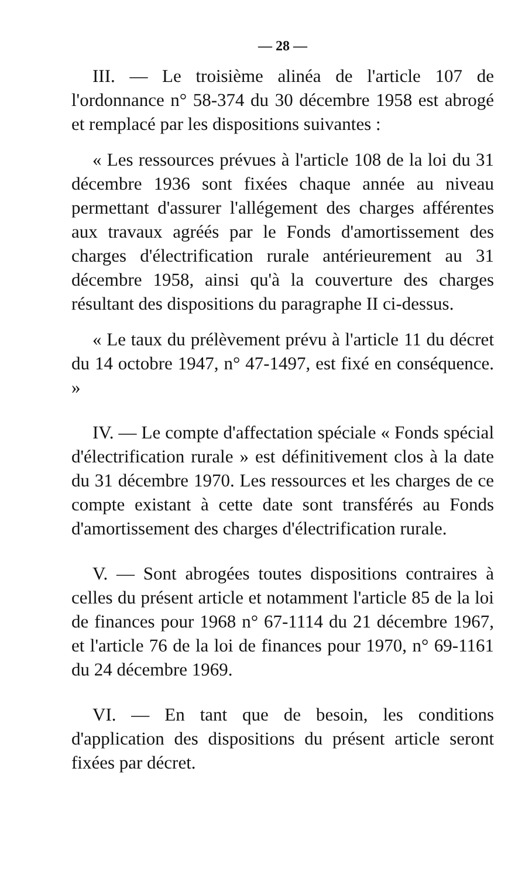— 28 —
III. — Le troisième alinéa de l'article 107 de l'ordonnance n° 58-374 du 30 décembre 1958 est abrogé et remplacé par les dispositions suivantes :
« Les ressources prévues à l'article 108 de la loi du 31 décembre 1936 sont fixées chaque année au niveau permettant d'assurer l'allégement des charges afférentes aux travaux agréés par le Fonds d'amortissement des charges d'électrification rurale antérieurement au 31 décembre 1958, ainsi qu'à la couverture des charges résultant des dispositions du paragraphe II ci-dessus.
« Le taux du prélèvement prévu à l'article 11 du décret du 14 octobre 1947, n° 47-1497, est fixé en conséquence. »
IV. — Le compte d'affectation spéciale « Fonds spécial d'électrification rurale » est définitivement clos à la date du 31 décembre 1970. Les ressources et les charges de ce compte existant à cette date sont transférés au Fonds d'amortissement des charges d'électrification rurale.
V. — Sont abrogées toutes dispositions contraires à celles du présent article et notamment l'article 85 de la loi de finances pour 1968 n° 67-1114 du 21 décembre 1967, et l'article 76 de la loi de finances pour 1970, n° 69-1161 du 24 décembre 1969.
VI. — En tant que de besoin, les conditions d'application des dispositions du présent article seront fixées par décret.